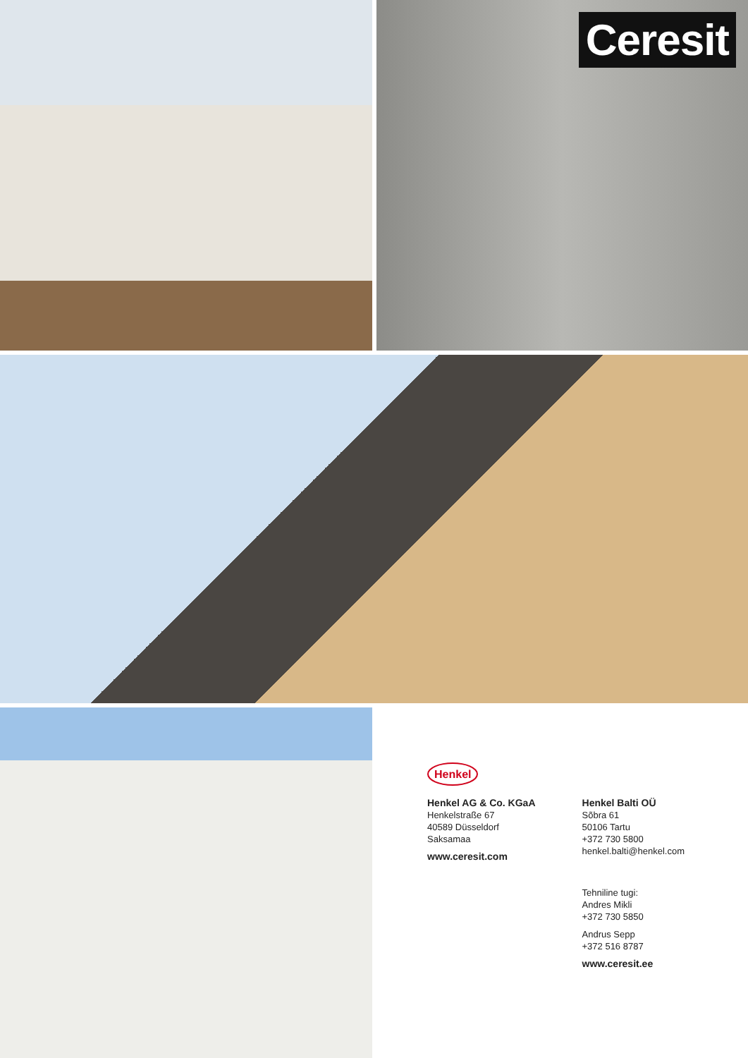Ceresit
Henkel
Henkel AG & Co. KGaA
Henkelstraße 67
40589 Düsseldorf
Saksamaa
www.ceresit.com
Henkel Balti OÜ
Sõbra 61
50106 Tartu
+372 730 5800
henkel.balti@henkel.com
Tehniline tugi:
Andres Mikli
+372 730 5850
Andrus Sepp
+372 516 8787
www.ceresit.ee